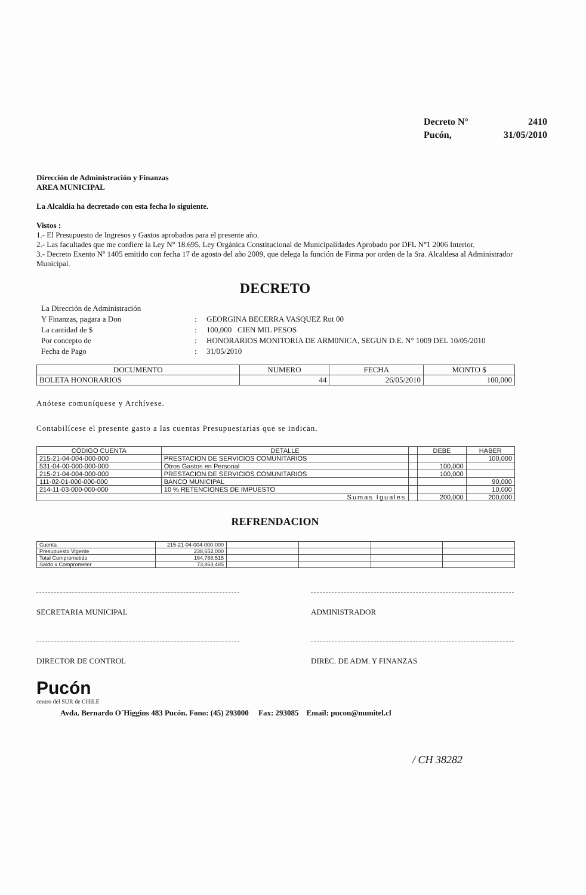| Decreto N° | 2410 |
| Pucón, | 31/05/2010 |
Dirección de Administración y Finanzas
AREA MUNICIPAL
La Alcaldía ha decretado con esta fecha lo siguiente.
Vistos :
1.- El Presupuesto de Ingresos y Gastos aprobados para el presente año.
2.- Las facultades que me confiere la Ley N° 18.695. Ley Orgánica Constitucional de Municipalidades Aprobado por DFL N°1 2006 Interior.
3.- Decreto Exento Nº 1405 emitido con fecha 17 de agosto del año 2009, que delega la función de Firma por orden de la Sra. Alcaldesa al Administrador Municipal.
DECRETO
| La Dirección de Administración | | |
| Y Finanzas, pagara a Don | : | GEORGINA BECERRA VASQUEZ Rut 00 |
| La cantidad de $ | : | 100,000 CIEN MIL PESOS |
| Por concepto de | : | HONORARIOS MONITORIA DE ARM0NICA, SEGUN D.E. N° 1009 DEL 10/05/2010 |
| Fecha de Pago | : | 31/05/2010 |
| DOCUMENTO | NUMERO | FECHA | MONTO $ |
| --- | --- | --- | --- |
| BOLETA HONORARIOS | 44 | 26/05/2010 | 100,000 |
Anótese comuníquese y Archívese.
Contabilícese el presente gasto a las cuentas Presupuestarias que se indican.
| CÓDIGO CUENTA | DETALLE | | DEBE | HABER |
| --- | --- | --- | --- | --- |
| 215-21-04-004-000-000 | PRESTACION DE SERVICIOS COMUNITARIOS | | | 100,000 |
| 531-04-00-000-000-000 | Otros Gastos en Personal | | 100,000 | |
| 215-21-04-004-000-000 | PRESTACION DE SERVICIOS COMUNITARIOS | | 100,000 | |
| 111-02-01-000-000-000 | BANCO MUNICIPAL | | | 90,000 |
| 214-11-03-000-000-000 | 10 % RETENCIONES DE IMPUESTO | | | 10,000 |
| Sumas Iguales | | | 200,000 | 200,000 |
REFRENDACION
| Cuenta | 215-21-04-004-000-000 | | | | |
| Presupuesto Vigente | 238,652,000 | | | | |
| Total Comprometido | 164,788,515 | | | | |
| Saldo x Comprometer | 73,863,485 | | | | |
SECRETARIA MUNICIPAL ADMINISTRADOR
DIRECTOR DE CONTROL DIREC. DE ADM. Y FINANZAS
Pucón
centro del SUR de CHILE
Avda. Bernardo O´Higgins 483 Pucón. Fono: (45) 293000 Fax: 293085 Email: pucon@munitel.cl
/ CH 38282